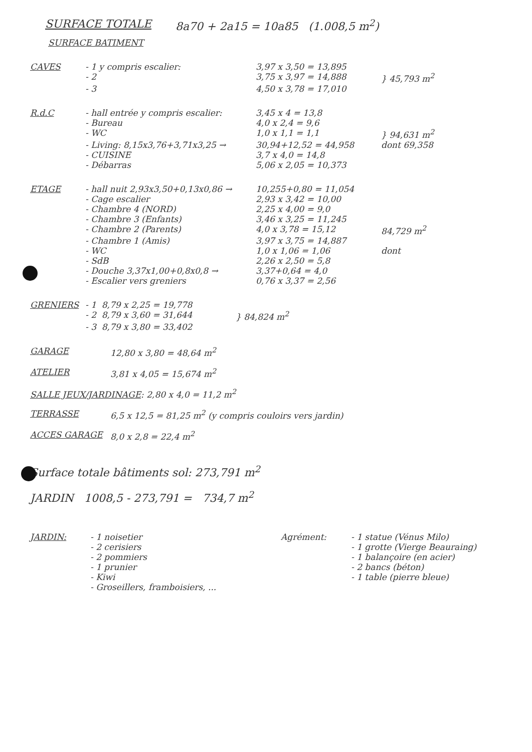SURFACE TOTALE 8a70 + 2a15 = 10a85 (1.008,5 m<sup>2</sup>)
SURFACE BATIMENT
CAVES - 1 y compris escalier: 3,97 x 3,50 = 13,895
- 2 3,75 x 3,97 = 14,888 } 45,793 m<sup>2</sup>
- 3 4,50 x 3,78 = 17,010
R.d.C - hall entrée y compris escalier: 3,45 x 4 = 13,8
- Bureau 4,0 x 2,4 = 9,6
- WC 1,0 x 1,1 = 1,1 } 94,631 m<sup>2</sup>
- Living: 8,15x3,76+3,71x3,25 → 30,94+12,52 = 44,958 dont 69,358
- CUISINE 3,7 x 4,0 = 14,8
- Débarras 5,06 x 2,05 = 10,373
ETAGE - hall nuit 2,93x3,50+0,13x0,86 → 10,255+0,80 = 11,054
- Cage escalier 2,93 x 3,42 = 10,00
- Chambre 4 (NORD) 2,25 x 4,00 = 9,0
- Chambre 3 (Enfants) 3,46 x 3,25 = 11,245
- Chambre 2 (Parents) 4,0 x 3,78 = 15,12 84,729 m<sup>2</sup>
- Chambre 1 (Amis) 3,97 x 3,75 = 14,887
- WC 1,0 x 1,06 = 1,06 dont
- SdB 2,26 x 2,50 = 5,8
- Douche 3,37x1,00+0,8x0,8 → 3,37+0,64 = 4,0
- Escalier vers greniers 0,76 x 3,37 = 2,56
GRENIERS - 1 8,79 x 2,25 = 19,778
- 2 8,79 x 3,60 = 31,644 } 84,824 m<sup>2</sup>
- 3 8,79 x 3,80 = 33,402
GARAGE 12,80 x 3,80 = 48,64 m<sup>2</sup>
ATELIER 3,81 x 4,05 = 15,674 m<sup>2</sup>
SALLE JEUX/JARDINAGE: 2,80 x 4,0 = 11,2 m<sup>2</sup>
TERRASSE 6,5 x 12,5 = 81,25 m<sup>2</sup> (y compris couloirs vers jardin)
ACCES GARAGE 8,0 x 2,8 = 22,4 m<sup>2</sup>
Surface totale bâtiments sol: 273,791 m<sup>2</sup>
JARDIN 1008,5 - 273,791 = 734,7 m<sup>2</sup>
JARDIN: - 1 noisetier
- 2 cerisiers
- 2 pommiers
- 1 prunier
- Kiwi
- Groseillers, framboisiers, ...
Agrément: - 1 statue (Vénus Milo)
- 1 grotte (Vierge Beauraing)
- 1 balançoire (en acier)
- 2 bancs (béton)
- 1 table (pierre bleue)